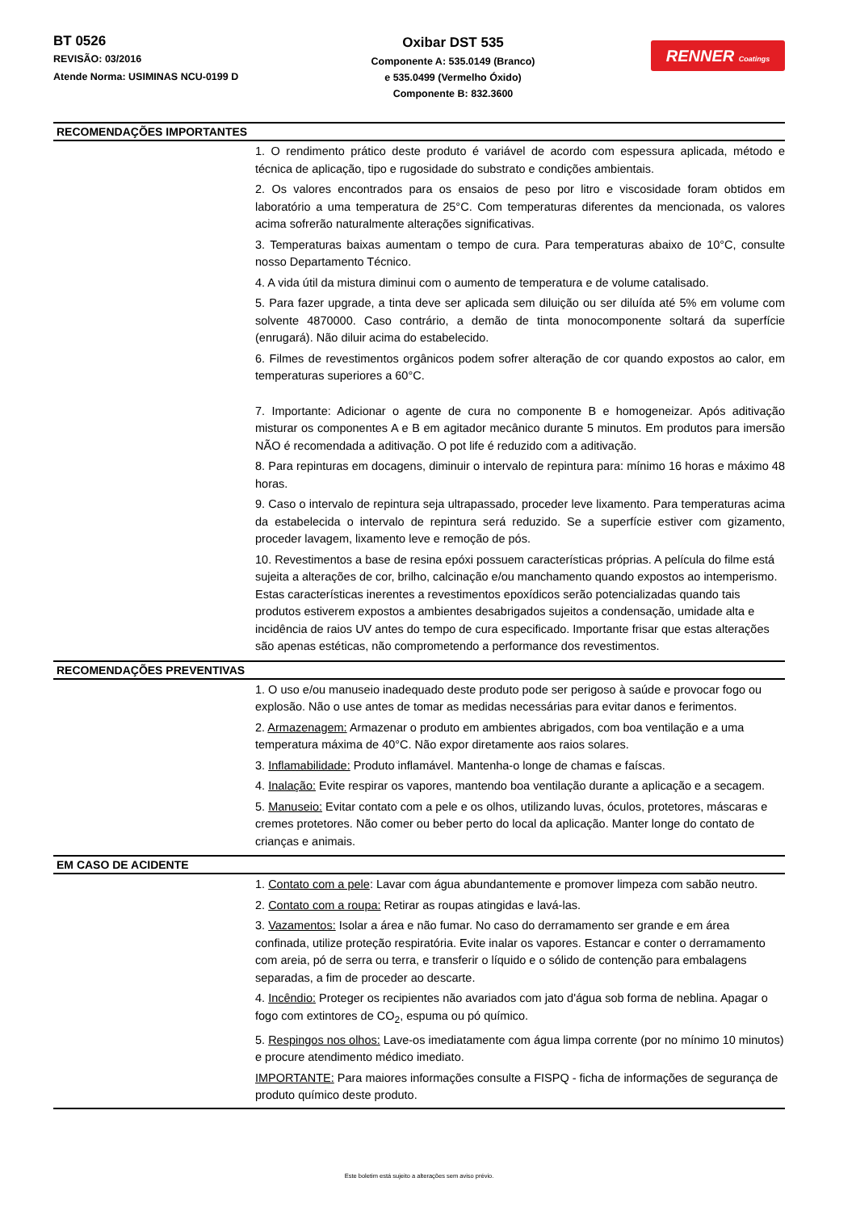BT 0526
REVISÃO: 03/2016
Atende Norma: USIMINAS NCU-0199 D
Oxibar DST 535
Componente A: 535.0149 (Branco)
e 535.0499 (Vermelho Óxido)
Componente B: 832.3600
RENNER Coatings
RECOMENDAÇÕES IMPORTANTES
1. O rendimento prático deste produto é variável de acordo com espessura aplicada, método e técnica de aplicação, tipo e rugosidade do substrato e condições ambientais.
2. Os valores encontrados para os ensaios de peso por litro e viscosidade foram obtidos em laboratório a uma temperatura de 25°C. Com temperaturas diferentes da mencionada, os valores acima sofrerão naturalmente alterações significativas.
3. Temperaturas baixas aumentam o tempo de cura. Para temperaturas abaixo de 10°C, consulte nosso Departamento Técnico.
4. A vida útil da mistura diminui com o aumento de temperatura e de volume catalisado.
5. Para fazer upgrade, a tinta deve ser aplicada sem diluição ou ser diluída até 5% em volume com solvente 4870000. Caso contrário, a demão de tinta monocomponente soltará da superfície (enrugará). Não diluir acima do estabelecido.
6. Filmes de revestimentos orgânicos podem sofrer alteração de cor quando expostos ao calor, em temperaturas superiores a 60°C.
7. Importante: Adicionar o agente de cura no componente B e homogeneizar. Após aditivação misturar os componentes A e B em agitador mecânico durante 5 minutos. Em produtos para imersão NÃO é recomendada a aditivação. O pot life é reduzido com a aditivação.
8. Para repinturas em docagens, diminuir o intervalo de repintura para: mínimo 16 horas e máximo 48 horas.
9. Caso o intervalo de repintura seja ultrapassado, proceder leve lixamento. Para temperaturas acima da estabelecida o intervalo de repintura será reduzido. Se a superfície estiver com gizamento, proceder lavagem, lixamento leve e remoção de pós.
10. Revestimentos a base de resina epóxi possuem características próprias. A película do filme está sujeita a alterações de cor, brilho, calcinação e/ou manchamento quando expostos ao intemperismo. Estas características inerentes a revestimentos epoxídicos serão potencializadas quando tais produtos estiverem expostos a ambientes desabrigados sujeitos a condensação, umidade alta e incidência de raios UV antes do tempo de cura especificado. Importante frisar que estas alterações são apenas estéticas, não comprometendo a performance dos revestimentos.
RECOMENDAÇÕES PREVENTIVAS
1. O uso e/ou manuseio inadequado deste produto pode ser perigoso à saúde e provocar fogo ou explosão. Não o use antes de tomar as medidas necessárias para evitar danos e ferimentos.
2. Armazenagem: Armazenar o produto em ambientes abrigados, com boa ventilação e a uma temperatura máxima de 40°C. Não expor diretamente aos raios solares.
3. Inflamabilidade: Produto inflamável. Mantenha-o longe de chamas e faíscas.
4. Inalação: Evite respirar os vapores, mantendo boa ventilação durante a aplicação e a secagem.
5. Manuseio: Evitar contato com a pele e os olhos, utilizando luvas, óculos, protetores, máscaras e cremes protetores. Não comer ou beber perto do local da aplicação. Manter longe do contato de crianças e animais.
EM CASO DE ACIDENTE
1. Contato com a pele: Lavar com água abundantemente e promover limpeza com sabão neutro.
2. Contato com a roupa: Retirar as roupas atingidas e lavá-las.
3. Vazamentos: Isolar a área e não fumar. No caso do derramamento ser grande e em área confinada, utilize proteção respiratória. Evite inalar os vapores. Estancar e conter o derramamento com areia, pó de serra ou terra, e transferir o líquido e o sólido de contenção para embalagens separadas, a fim de proceder ao descarte.
4. Incêndio: Proteger os recipientes não avariados com jato d'água sob forma de neblina. Apagar o fogo com extintores de CO<sub>2</sub>, espuma ou pó químico.
5. Respingos nos olhos: Lave-os imediatamente com água limpa corrente (por no mínimo 10 minutos) e procure atendimento médico imediato.
IMPORTANTE: Para maiores informações consulte a FISPQ - ficha de informações de segurança de produto químico deste produto.
Este boletim está sujeito a alterações sem aviso prévio.